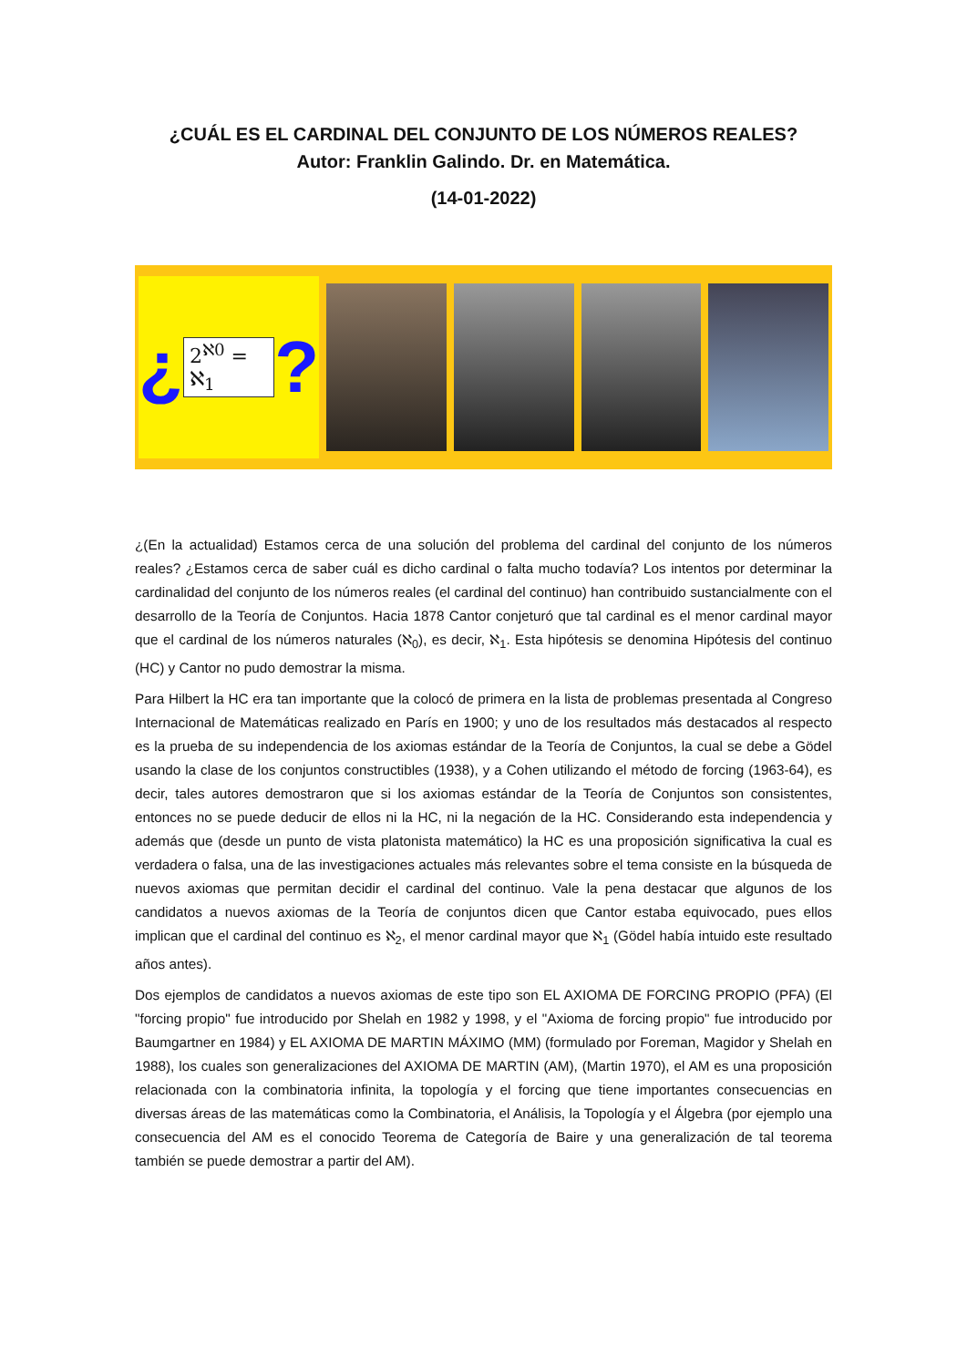¿CUÁL ES EL CARDINAL DEL CONJUNTO DE LOS NÚMEROS REALES?
Autor: Franklin Galindo. Dr. en Matemática.
(14-01-2022)
¿ 2<sup>ℵ0</sup> = ℵ<sub>1</sub>?
¿(En la actualidad) Estamos cerca de una solución del problema del cardinal del conjunto de los números reales? ¿Estamos cerca de saber cuál es dicho cardinal o falta mucho todavía? Los intentos por determinar la cardinalidad del conjunto de los números reales (el cardinal del continuo) han contribuido sustancialmente con el desarrollo de la Teoría de Conjuntos. Hacia 1878 Cantor conjeturó que tal cardinal es el menor cardinal mayor que el cardinal de los números naturales (ℵ<sub>0</sub>), es decir, ℵ<sub>1</sub>. Esta hipótesis se denomina Hipótesis del continuo (HC) y Cantor no pudo demostrar la misma.
Para Hilbert la HC era tan importante que la colocó de primera en la lista de problemas presentada al Congreso Internacional de Matemáticas realizado en París en 1900; y uno de los resultados más destacados al respecto es la prueba de su independencia de los axiomas estándar de la Teoría de Conjuntos, la cual se debe a Gödel usando la clase de los conjuntos constructibles (1938), y a Cohen utilizando el método de forcing (1963-64), es decir, tales autores demostraron que si los axiomas estándar de la Teoría de Conjuntos son consistentes, entonces no se puede deducir de ellos ni la HC, ni la negación de la HC. Considerando esta independencia y además que (desde un punto de vista platonista matemático) la HC es una proposición significativa la cual es verdadera o falsa, una de las investigaciones actuales más relevantes sobre el tema consiste en la búsqueda de nuevos axiomas que permitan decidir el cardinal del continuo. Vale la pena destacar que algunos de los candidatos a nuevos axiomas de la Teoría de conjuntos dicen que Cantor estaba equivocado, pues ellos implican que el cardinal del continuo es ℵ<sub>2</sub>, el menor cardinal mayor que ℵ<sub>1</sub> (Gödel había intuido este resultado años antes).
Dos ejemplos de candidatos a nuevos axiomas de este tipo son EL AXIOMA DE FORCING PROPIO (PFA) (El "forcing propio" fue introducido por Shelah en 1982 y 1998, y el "Axioma de forcing propio" fue introducido por Baumgartner en 1984) y EL AXIOMA DE MARTIN MÁXIMO (MM) (formulado por Foreman, Magidor y Shelah en 1988), los cuales son generalizaciones del AXIOMA DE MARTIN (AM), (Martin 1970), el AM es una proposición relacionada con la combinatoria infinita, la topología y el forcing que tiene importantes consecuencias en diversas áreas de las matemáticas como la Combinatoria, el Análisis, la Topología y el Álgebra (por ejemplo una consecuencia del AM es el conocido Teorema de Categoría de Baire y una generalización de tal teorema también se puede demostrar a partir del AM).